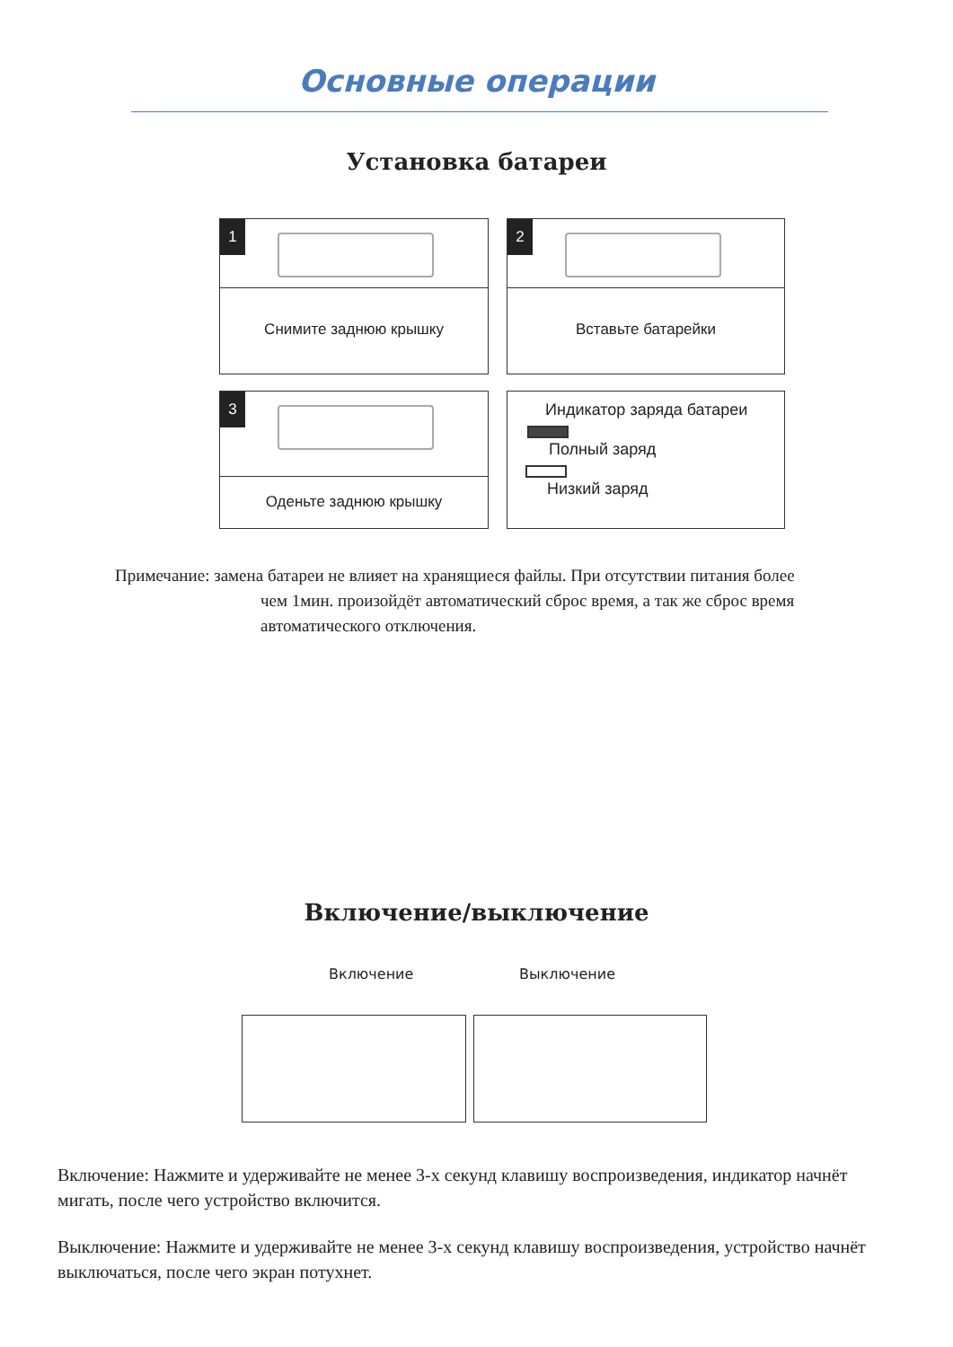Основные операции
Установка батареи
1
Снимите заднюю крышку
2
Вставьте батарейки
3
Оденьте заднюю крышку
Индикатор заряда батареи
Полный заряд
Низкий заряд
Примечание: замена батареи не влияет на хранящиеся файлы. При отсутствии питания более
чем 1мин. произойдёт автоматический сброс время, а так же сброс время автоматического отключения.
Включение/выключение
Включение Выключение
Включение: Нажмите и удерживайте не менее 3-х секунд клавишу воспроизведения, индикатор начнёт мигать, после чего устройство включится.
Выключение: Нажмите и удерживайте не менее 3-х секунд клавишу воспроизведения, устройство начнёт выключаться, после чего экран потухнет.